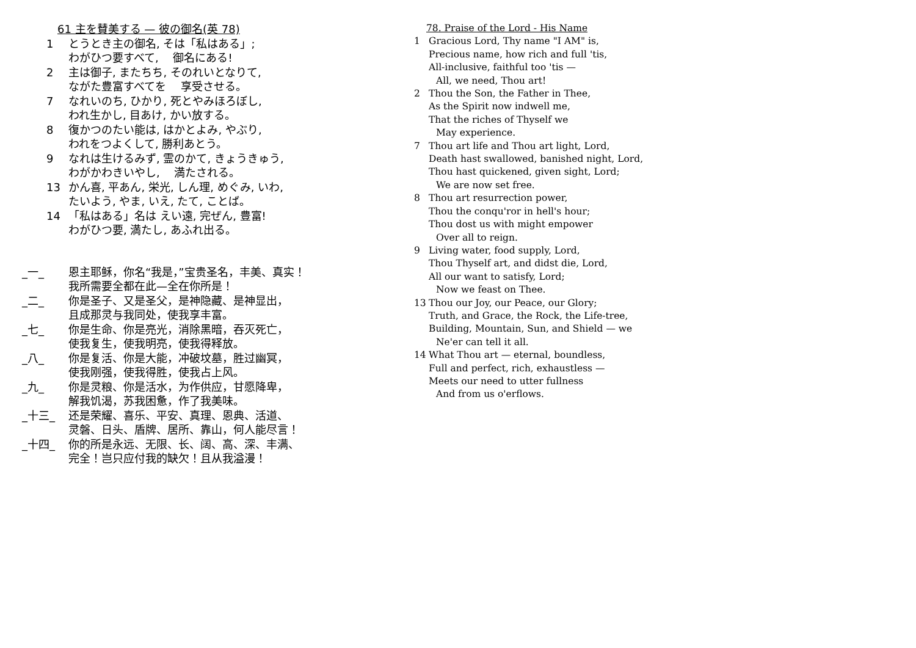61 主を賛美する — 彼の御名(英 78)
1 とうとき主の御名, そは「私はある」;
わがひつ要すべて, 　御名にある!
2 主は御子, またちち, そのれいとなりて,
ながた豊富すべてを 　享受させる。
7 なれいのち, ひかり, 死とやみほろぼし,
われ生かし, 目あけ, かい放する。
8 復かつのたい能は, はかとよみ, やぶり,
われをつよくして, 勝利あとう。
9 なれは生けるみず, 霊のかて, きょうきゅう,
わがかわきいやし, 　満たされる。
13 かん喜, 平あん, 栄光, しん理, めぐみ, いわ,
たいよう, やま, いえ, たて, ことば。
14 「私はある」名は えい遠, 完ぜん, 豊富!
わがひつ要, 満たし, あふれ出る。
_一_ 恩主耶稣，你名“我是，”宝贵圣名，丰美、真实！
我所需要全都在此—全在你所是！
_二_ 你是圣子、又是圣父，是神隐藏、是神显出，
且成那灵与我同处，使我享丰富。
_七_ 你是生命、你是亮光，消除黑暗，吞灭死亡，
使我复生，使我明亮，使我得释放。
_八_ 你是复活、你是大能，冲破坟墓，胜过幽冥，
使我刚强，使我得胜，使我占上风。
_九_ 你是灵粮、你是活水，为作供应，甘愿降卑，
解我饥渴，苏我困惫，作了我美味。
_十三_ 还是荣耀、喜乐、平安、真理、恩典、活道、
灵磐、日头、盾牌、居所、靠山，何人能尽言！
_十四_ 你的所是永远、无限、长、阔、高、深、丰满、
完全！岂只应付我的缺欠！且从我溢漫！
78. Praise of the Lord - His Name
1 Gracious Lord, Thy name "I AM" is,
Precious name, how rich and full 'tis,
All-inclusive, faithful too 'tis —
All, we need, Thou art!
2 Thou the Son, the Father in Thee,
As the Spirit now indwell me,
That the riches of Thyself we
May experience.
7 Thou art life and Thou art light, Lord,
Death hast swallowed, banished night, Lord,
Thou hast quickened, given sight, Lord;
We are now set free.
8 Thou art resurrection power,
Thou the conqu'ror in hell's hour;
Thou dost us with might empower
Over all to reign.
9 Living water, food supply, Lord,
Thou Thyself art, and didst die, Lord,
All our want to satisfy, Lord;
Now we feast on Thee.
13 Thou our Joy, our Peace, our Glory;
Truth, and Grace, the Rock, the Life-tree,
Building, Mountain, Sun, and Shield — we
Ne'er can tell it all.
14 What Thou art — eternal, boundless,
Full and perfect, rich, exhaustless —
Meets our need to utter fullness
And from us o'erflows.